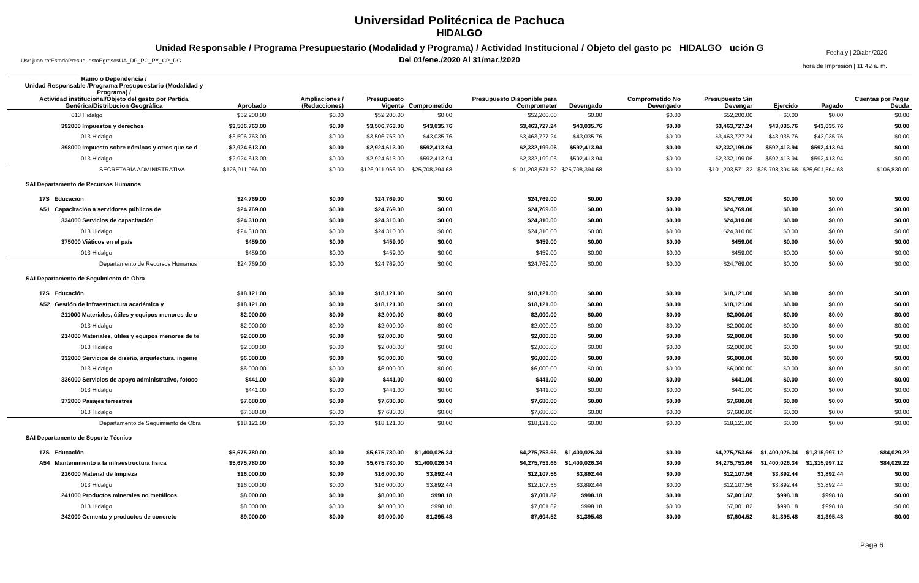Universidad Politécnica de Pachuca
HIDALGO
Unidad Responsable / Programa Presupuestario (Modalidad y Programa) / Actividad Institucional / Objeto del gasto pc HIDALGO ución G
Del 01/ene./2020 Al 31/mar./2020
Usr: juan rptEstadoPresupuestoEgresosUA_DP_PG_PY_CP_DG
Fecha y | 20/abr./2020
hora de Impresión | 11:42 a. m.
| Ramo o Dependencia / Unidad Responsable /Programa Presupuestario (Modalidad y Programa) / Actividad institucional/Objeto del gasto por Partida Genérica/Distribucion Geográfica | Aprobado | Ampliaciones / (Reducciones) | Presupuesto Vigente | Comprometido | Presupuesto Disponible para Comprometer | Devengado | Comprometido No Devengado | Presupuesto Sin Devengar | Ejercido | Pagado | Cuentas por Pagar Deuda |
| --- | --- | --- | --- | --- | --- | --- | --- | --- | --- | --- | --- |
| 013 Hidalgo | $52,200.00 | $0.00 | $52,200.00 | $0.00 | $52,200.00 | $0.00 | $0.00 | $52,200.00 | $0.00 | $0.00 | $0.00 |
| 392000 Impuestos y derechos | $3,506,763.00 | $0.00 | $3,506,763.00 | $43,035.76 | $3,463,727.24 | $43,035.76 | $0.00 | $3,463,727.24 | $43,035.76 | $43,035.76 | $0.00 |
| 013 Hidalgo | $3,506,763.00 | $0.00 | $3,506,763.00 | $43,035.76 | $3,463,727.24 | $43,035.76 | $0.00 | $3,463,727.24 | $43,035.76 | $43,035.76 | $0.00 |
| 398000 Impuesto sobre nóminas y otros que se d | $2,924,613.00 | $0.00 | $2,924,613.00 | $592,413.94 | $2,332,199.06 | $592,413.94 | $0.00 | $2,332,199.06 | $592,413.94 | $592,413.94 | $0.00 |
| 013 Hidalgo | $2,924,613.00 | $0.00 | $2,924,613.00 | $592,413.94 | $2,332,199.06 | $592,413.94 | $0.00 | $2,332,199.06 | $592,413.94 | $592,413.94 | $0.00 |
| SECRETARÍA ADMINISTRATIVA | $126,911,966.00 | $0.00 | $126,911,966.00 | $25,708,394.68 | $101,203,571.32 | $25,708,394.68 | $0.00 | $101,203,571.32 | $25,708,394.68 | $25,601,564.68 | $106,830.00 |
| SAI Departamento de Recursos Humanos | | | | | | | | | | | |
| 17S Educación | $24,769.00 | $0.00 | $24,769.00 | $0.00 | $24,769.00 | $0.00 | $0.00 | $24,769.00 | $0.00 | $0.00 | $0.00 |
| A51 Capacitación a servidores públicos de | $24,769.00 | $0.00 | $24,769.00 | $0.00 | $24,769.00 | $0.00 | $0.00 | $24,769.00 | $0.00 | $0.00 | $0.00 |
| 334000 Servicios de capacitación | $24,310.00 | $0.00 | $24,310.00 | $0.00 | $24,310.00 | $0.00 | $0.00 | $24,310.00 | $0.00 | $0.00 | $0.00 |
| 013 Hidalgo | $24,310.00 | $0.00 | $24,310.00 | $0.00 | $24,310.00 | $0.00 | $0.00 | $24,310.00 | $0.00 | $0.00 | $0.00 |
| 375000 Viáticos en el país | $459.00 | $0.00 | $459.00 | $0.00 | $459.00 | $0.00 | $0.00 | $459.00 | $0.00 | $0.00 | $0.00 |
| 013 Hidalgo | $459.00 | $0.00 | $459.00 | $0.00 | $459.00 | $0.00 | $0.00 | $459.00 | $0.00 | $0.00 | $0.00 |
| Departamento de Recursos Humanos | $24,769.00 | $0.00 | $24,769.00 | $0.00 | $24,769.00 | $0.00 | $0.00 | $24,769.00 | $0.00 | $0.00 | $0.00 |
| SAI Departamento de Seguimiento de Obra | | | | | | | | | | | |
| 17S Educación | $18,121.00 | $0.00 | $18,121.00 | $0.00 | $18,121.00 | $0.00 | $0.00 | $18,121.00 | $0.00 | $0.00 | $0.00 |
| A52 Gestión de infraestructura académica y | $18,121.00 | $0.00 | $18,121.00 | $0.00 | $18,121.00 | $0.00 | $0.00 | $18,121.00 | $0.00 | $0.00 | $0.00 |
| 211000 Materiales, útiles y equipos menores de o | $2,000.00 | $0.00 | $2,000.00 | $0.00 | $2,000.00 | $0.00 | $0.00 | $2,000.00 | $0.00 | $0.00 | $0.00 |
| 013 Hidalgo | $2,000.00 | $0.00 | $2,000.00 | $0.00 | $2,000.00 | $0.00 | $0.00 | $2,000.00 | $0.00 | $0.00 | $0.00 |
| 214000 Materiales, útiles y equipos menores de te | $2,000.00 | $0.00 | $2,000.00 | $0.00 | $2,000.00 | $0.00 | $0.00 | $2,000.00 | $0.00 | $0.00 | $0.00 |
| 013 Hidalgo | $2,000.00 | $0.00 | $2,000.00 | $0.00 | $2,000.00 | $0.00 | $0.00 | $2,000.00 | $0.00 | $0.00 | $0.00 |
| 332000 Servicios de diseño, arquitectura, ingenie | $6,000.00 | $0.00 | $6,000.00 | $0.00 | $6,000.00 | $0.00 | $0.00 | $6,000.00 | $0.00 | $0.00 | $0.00 |
| 013 Hidalgo | $6,000.00 | $0.00 | $6,000.00 | $0.00 | $6,000.00 | $0.00 | $0.00 | $6,000.00 | $0.00 | $0.00 | $0.00 |
| 336000 Servicios de apoyo administrativo, fotoco | $441.00 | $0.00 | $441.00 | $0.00 | $441.00 | $0.00 | $0.00 | $441.00 | $0.00 | $0.00 | $0.00 |
| 013 Hidalgo | $441.00 | $0.00 | $441.00 | $0.00 | $441.00 | $0.00 | $0.00 | $441.00 | $0.00 | $0.00 | $0.00 |
| 372000 Pasajes terrestres | $7,680.00 | $0.00 | $7,680.00 | $0.00 | $7,680.00 | $0.00 | $0.00 | $7,680.00 | $0.00 | $0.00 | $0.00 |
| 013 Hidalgo | $7,680.00 | $0.00 | $7,680.00 | $0.00 | $7,680.00 | $0.00 | $0.00 | $7,680.00 | $0.00 | $0.00 | $0.00 |
| Departamento de Seguimiento de Obra | $18,121.00 | $0.00 | $18,121.00 | $0.00 | $18,121.00 | $0.00 | $0.00 | $18,121.00 | $0.00 | $0.00 | $0.00 |
| SAI Departamento de Soporte Técnico | | | | | | | | | | | |
| 17S Educación | $5,675,780.00 | $0.00 | $5,675,780.00 | $1,400,026.34 | $4,275,753.66 | $1,400,026.34 | $0.00 | $4,275,753.66 | $1,400,026.34 | $1,315,997.12 | $84,029.22 |
| A54 Mantenimiento a la infraestructura física | $5,675,780.00 | $0.00 | $5,675,780.00 | $1,400,026.34 | $4,275,753.66 | $1,400,026.34 | $0.00 | $4,275,753.66 | $1,400,026.34 | $1,315,997.12 | $84,029.22 |
| 216000 Material de limpieza | $16,000.00 | $0.00 | $16,000.00 | $3,892.44 | $12,107.56 | $3,892.44 | $0.00 | $12,107.56 | $3,892.44 | $3,892.44 | $0.00 |
| 013 Hidalgo | $16,000.00 | $0.00 | $16,000.00 | $3,892.44 | $12,107.56 | $3,892.44 | $0.00 | $12,107.56 | $3,892.44 | $3,892.44 | $0.00 |
| 241000 Productos minerales no metálicos | $8,000.00 | $0.00 | $8,000.00 | $998.18 | $7,001.82 | $998.18 | $0.00 | $7,001.82 | $998.18 | $998.18 | $0.00 |
| 013 Hidalgo | $8,000.00 | $0.00 | $8,000.00 | $998.18 | $7,001.82 | $998.18 | $0.00 | $7,001.82 | $998.18 | $998.18 | $0.00 |
| 242000 Cemento y productos de concreto | $9,000.00 | $0.00 | $9,000.00 | $1,395.48 | $7,604.52 | $1,395.48 | $0.00 | $7,604.52 | $1,395.48 | $1,395.48 | $0.00 |
Page 6